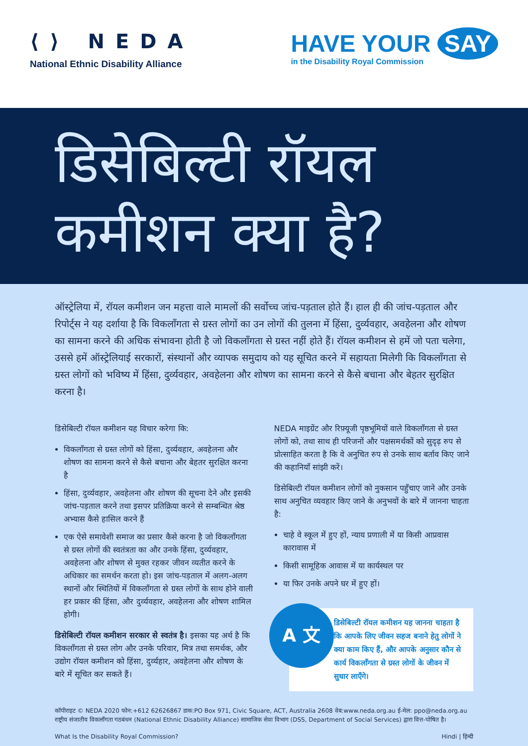⟨⟩ NEDA
National Ethnic Disability Alliance
HAVE YOUR SAY
in the Disability Royal Commission
डिसेबिल्टी रॉयल
कमीशन क्या है?
ऑस्ट्रेलिया में, रॉयल कमीशन जन महत्ता वाले मामलों की सर्वोच्च जांच-पड़ताल होते हैं। हाल ही की जांच-पड़ताल और रिपोर्ट्स ने यह दर्शाया है कि विकलाँगता से ग्रस्त लोगों का उन लोगों की तुलना में हिंसा, दुर्व्यवहार, अवहेलना और शोषण का सामना करने की अधिक संभावना होती है जो विकलाँगता से ग्रस्त नहीं होते हैं। रॉयल कमीशन से हमें जो पता चलेगा, उससे हमें ऑस्ट्रेलियाई सरकारों, संस्थानों और व्यापक समुदाय को यह सूचित करने में सहायता मिलेगी कि विकलाँगता से ग्रस्त लोगों को भविष्य में हिंसा, दुर्व्यवहार, अवहेलना और शोषण का सामना करने से कैसे बचाना और बेहतर सुरक्षित करना है।
डिसेबिल्टी रॉयल कमीशन यह विचार करेगा कि:
विकलाँगता से ग्रस्त लोगों को हिंसा, दुर्व्यवहार, अवहेलना और शोषण का सामना करने से कैसे बचाना और बेहतर सुरक्षित करना है
हिंसा, दुर्व्यवहार, अवहेलना और शोषण की सूचना देने और इसकी जांच-पड़ताल करने तथा इसपर प्रतिक्रिया करने से सम्बन्धित श्रेष्ठ अभ्यास कैसे हासिल करने हैं
एक ऐसे समावेशी समाज का प्रसार कैसे करना है जो विकलाँगता से ग्रस्त लोगों की स्वतंत्रता का और उनके हिंसा, दुर्व्यवहार, अवहेलना और शोषण से मुक्त रहकर जीवन व्यतीत करने के अधिकार का समर्थन करता हो। इस जांच-पड़ताल में अलग-अलग स्थानों और स्थितियों में विकलाँगता से ग्रस्त लोगों के साथ होने वाली हर प्रकार की हिंसा, और दुर्व्यवहार, अवहेलना और शोषण शामिल होगी।
डिसेबिल्टी रॉयल कमीशन सरकार से स्वतंत्र है। इसका यह अर्थ है कि विकलाँगता से ग्रस्त लोग और उनके परिवार, मित्र तथा समर्थक, और उद्योग रॉयल कमीशन को हिंसा, दुर्व्यहार, अवहेलना और शोषण के बारे में सूचित कर सकते हैं।
NEDA माइग्रेंट और रिफ़्यूजी पृष्ठभूमियों वाले विकलाँगता से ग्रस्त लोगों को, तथा साथ ही परिजनों और पक्षसमर्थकों को सुदृढ़ रुप से प्रोत्साहित करता है कि वे अनुचित रुप से उनके साथ बर्ताव किए जाने की कहानियाँ सांझी करें।
डिसेबिल्टी रॉयल कमीशन लोगों को नुकसान पहुँचाए जाने और उनके साथ अनुचित व्यवहार किए जाने के अनुभवों के बारे में जानना चाहता है:
चाहे वे स्कूल में हुए हों, न्याय प्रणाली में या किसी आप्रवास कारावास में
किसी सामूहिक आवास में या कार्यस्थल पर
या फिर उनके अपने घर में हुए हों।
A 文
डिसेबिल्टी रॉयल कमीशन यह जानना चाहता है कि आपके लिए जीवन सहज बनाने हेतु लोगों ने क्या काम किए हैं, और आपके अनुसार कौन से कार्य विकलाँगता से ग्रस्त लोगों के जीवन में सुधार लाएँगे।
कॉपीराइट © NEDA 2020 फोन:+612 62626867 डाक:PO Box 971, Civic Square, ACT, Australia 2608 वेब:www.neda.org.au ई-मेल: ppo@neda.org.au
राष्ट्रीय संजातीय विकलाँगता गठबंधन (National Ethnic Disability Alliance) सामाजिक सेवा विभाग (DSS, Department of Social Services) द्वारा वित्त-पोषित है।
What Is the Disability Royal Commission? Hindi | हिन्दी